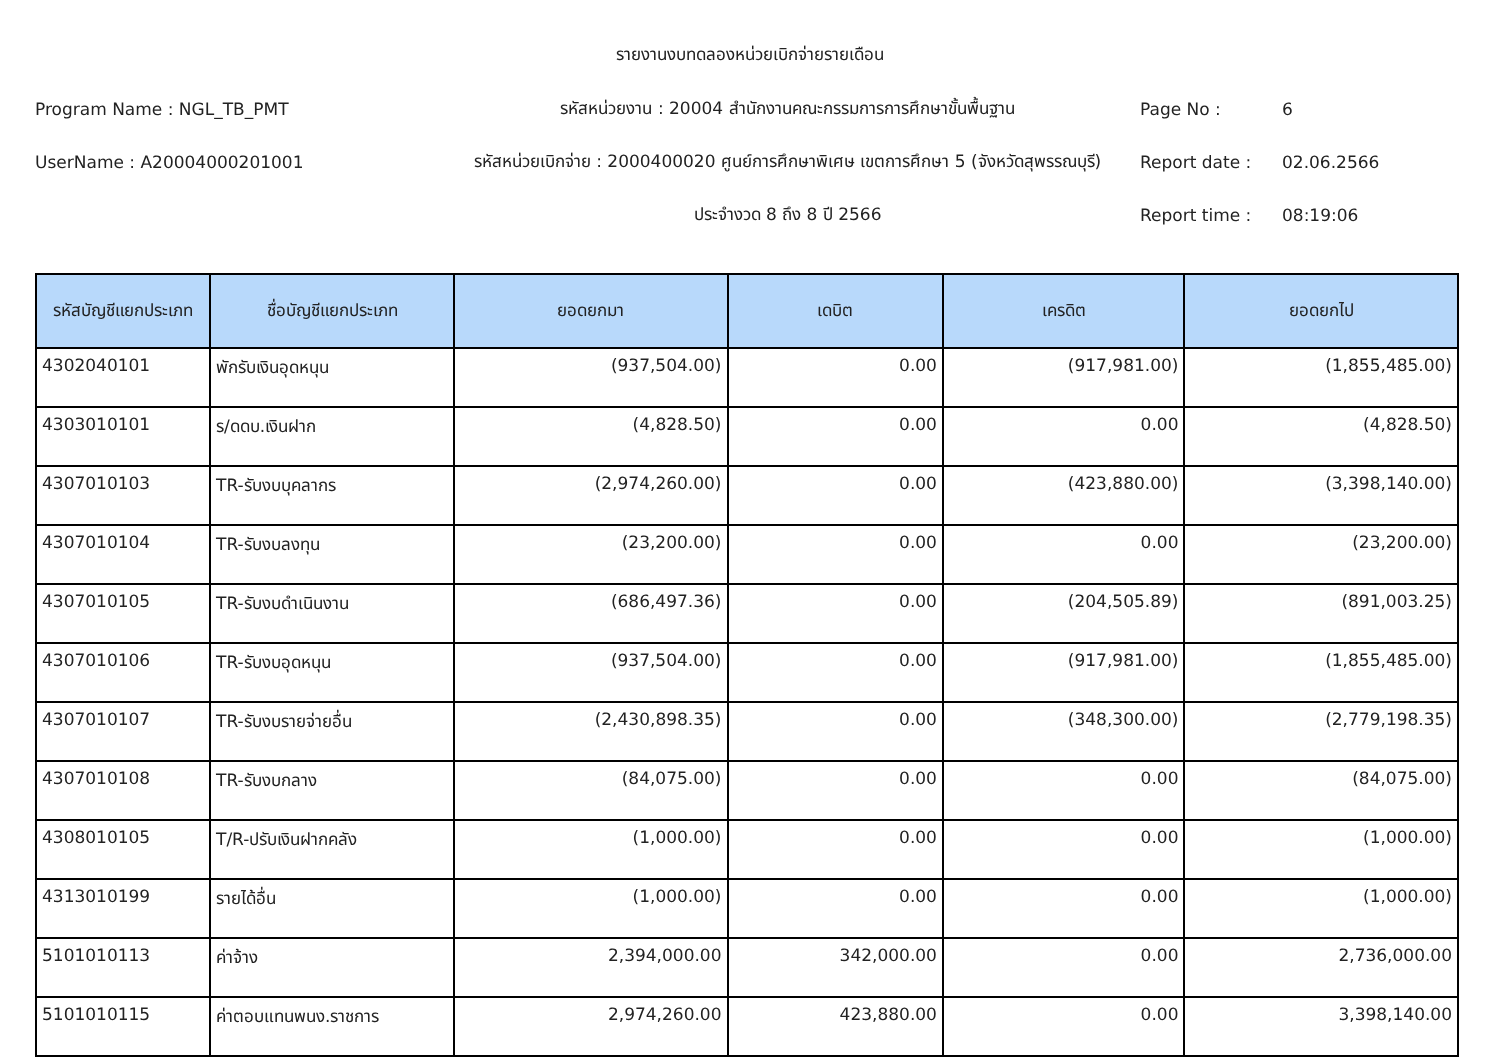รายงานงบทดลองหน่วยเบิกจ่ายรายเดือน
Program Name : NGL_TB_PMT รหัสหน่วยงาน : 20004 สำนักงานคณะกรรมการการศึกษาขั้นพื้นฐาน Page No : 6
UserName : A20004000201001
รหัสหน่วยเบิกจ่าย : 2000400020 ศูนย์การศึกษาพิเศษ เขตการศึกษา 5 (จังหวัดสุพรรณบุรี)
Report date : 02.06.2566
ประจำงวด 8 ถึง 8 ปี 2566 Report time : 08:19:06
| รหัสบัญชีแยกประเภท | ชื่อบัญชีแยกประเภท | ยอดยกมา | เดบิต | เครดิต | ยอดยกไป |
| --- | --- | --- | --- | --- | --- |
| 4302040101 | พักรับเงินอุดหนุน | (937,504.00) | 0.00 | (917,981.00) | (1,855,485.00) |
| 4303010101 | ร/ดดบ.เงินฝาก | (4,828.50) | 0.00 | 0.00 | (4,828.50) |
| 4307010103 | TR-รับงบบุคลากร | (2,974,260.00) | 0.00 | (423,880.00) | (3,398,140.00) |
| 4307010104 | TR-รับงบลงทุน | (23,200.00) | 0.00 | 0.00 | (23,200.00) |
| 4307010105 | TR-รับงบดำเนินงาน | (686,497.36) | 0.00 | (204,505.89) | (891,003.25) |
| 4307010106 | TR-รับงบอุดหนุน | (937,504.00) | 0.00 | (917,981.00) | (1,855,485.00) |
| 4307010107 | TR-รับงบรายจ่ายอื่น | (2,430,898.35) | 0.00 | (348,300.00) | (2,779,198.35) |
| 4307010108 | TR-รับงบกลาง | (84,075.00) | 0.00 | 0.00 | (84,075.00) |
| 4308010105 | T/R-ปรับเงินฝากคลัง | (1,000.00) | 0.00 | 0.00 | (1,000.00) |
| 4313010199 | รายได้อื่น | (1,000.00) | 0.00 | 0.00 | (1,000.00) |
| 5101010113 | ค่าจ้าง | 2,394,000.00 | 342,000.00 | 0.00 | 2,736,000.00 |
| 5101010115 | ค่าตอบแทนพนง.ราชการ | 2,974,260.00 | 423,880.00 | 0.00 | 3,398,140.00 |